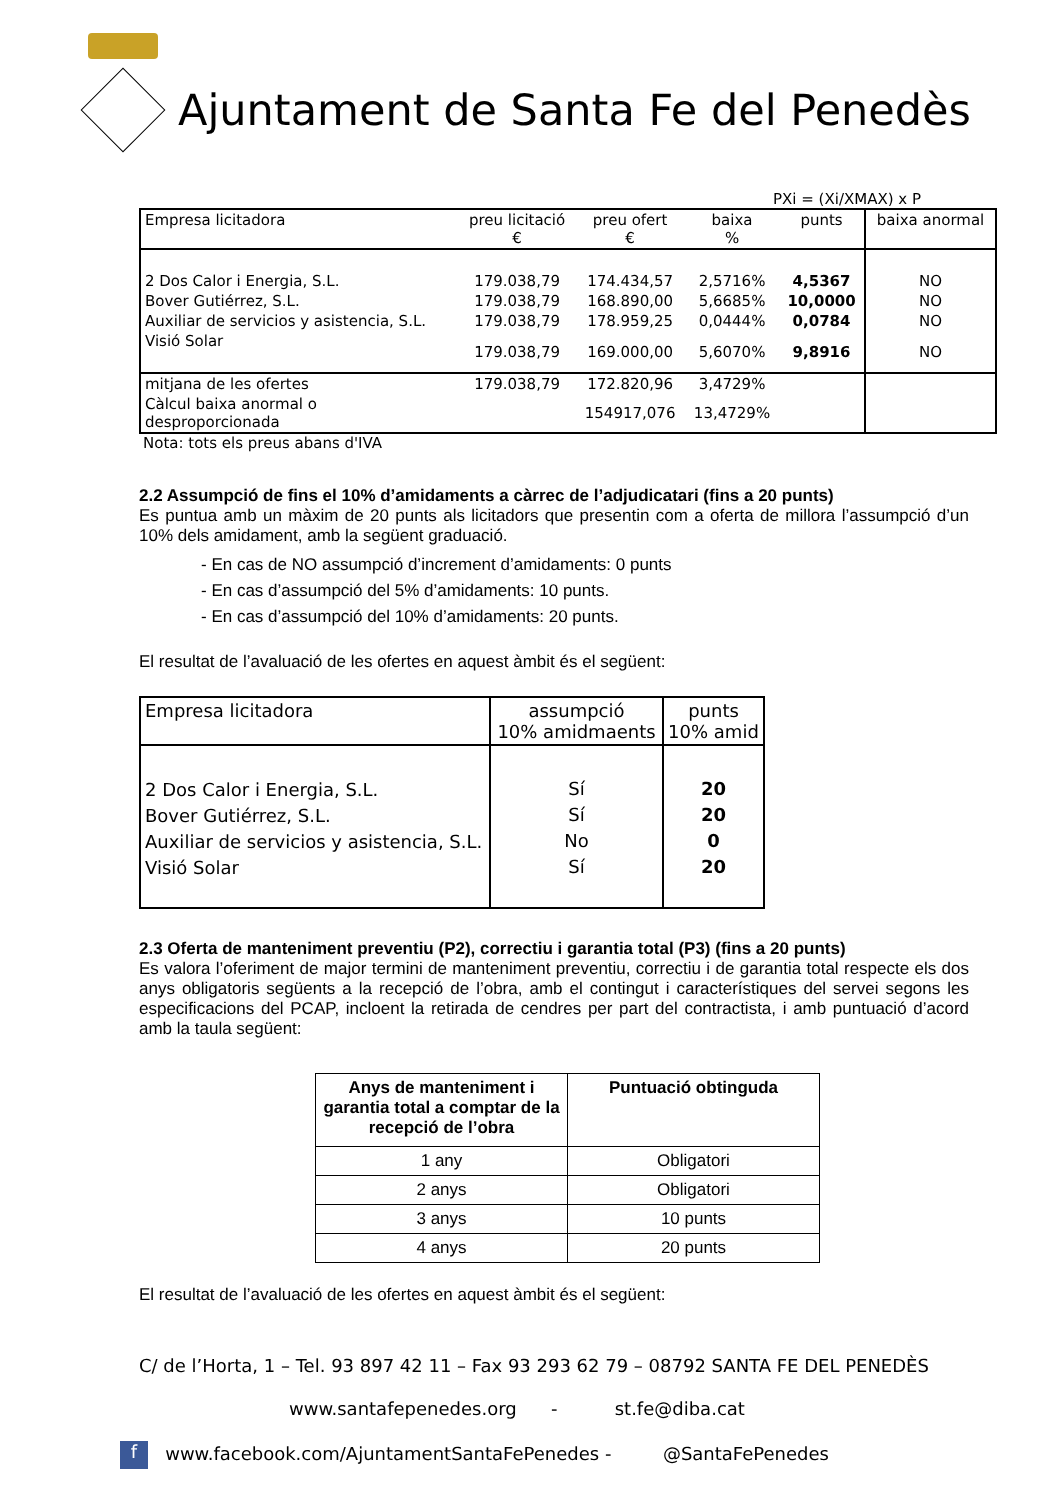Ajuntament de Santa Fe del Penedès
PXi = (Xi/XMAX) x P
| Empresa licitadora | preu licitació € | preu ofert € | baixa % | punts | baixa anormal |
| 2 Dos Calor i Energia, S.L. | 179.038,79 | 174.434,57 | 2,5716% | 4,5367 | NO |
| Bover Gutiérrez, S.L. | 179.038,79 | 168.890,00 | 5,6685% | 10,0000 | NO |
| Auxiliar de servicios y asistencia, S.L. | 179.038,79 | 178.959,25 | 0,0444% | 0,0784 | NO |
| Visió Solar | 179.038,79 | 169.000,00 | 5,6070% | 9,8916 | NO |
| mitjana de les ofertes | 179.038,79 | 172.820,96 | 3,4729% | | |
| Càlcul baixa anormal o desproporcionada | | 154917,076 | 13,4729% | | |
Nota: tots els preus abans d'IVA
2.2 Assumpció de fins el 10% d’amidaments a càrrec de l’adjudicatari (fins a 20 punts)
Es puntua amb un màxim de 20 punts als licitadors que presentin com a oferta de millora l’assumpció d’un 10% dels amidament, amb la següent graduació.
- En cas de NO assumpció d’increment d’amidaments: 0 punts
- En cas d’assumpció del 5% d’amidaments: 10 punts.
- En cas d’assumpció del 10% d’amidaments: 20 punts.
El resultat de l’avaluació de les ofertes en aquest àmbit és el següent:
| Empresa licitadora | assumpció 10% amidmaents | punts 10% amid |
| 2 Dos Calor i Energia, S.L. Bover Gutiérrez, S.L. Auxiliar de servicios y asistencia, S.L. Visió Solar | Sí Sí No Sí | 20 20 0 20 |
2.3 Oferta de manteniment preventiu (P2), correctiu i garantia total (P3) (fins a 20 punts)
Es valora l’oferiment de major termini de manteniment preventiu, correctiu i de garantia total respecte els dos anys obligatoris següents a la recepció de l’obra, amb el contingut i característiques del servei segons les especificacions del PCAP, incloent la retirada de cendres per part del contractista, i amb puntuació d’acord amb la taula següent:
| Anys de manteniment i garantia total a comptar de la recepció de l’obra | Puntuació obtinguda |
| --- | --- |
| 1 any | Obligatori |
| 2 anys | Obligatori |
| 3 anys | 10 punts |
| 4 anys | 20 punts |
El resultat de l’avaluació de les ofertes en aquest àmbit és el següent:
C/ de l’Horta, 1 – Tel. 93 897 42 11 – Fax 93 293 62 79 – 08792 SANTA FE DEL PENEDÈS
www.santafepenedes.org - st.fe@diba.cat
f www.facebook.com/AjuntamentSantaFePenedes - @SantaFePenedes